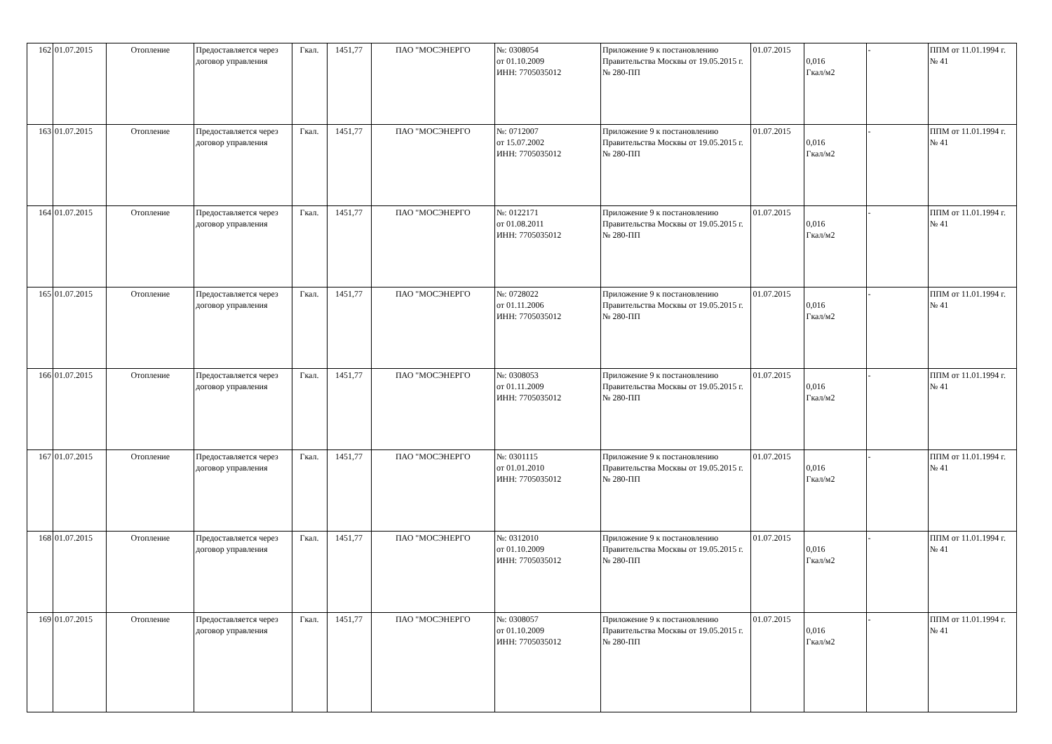| 162 | 01.07.2015 | Отопление | Предоставляется через договор управления | Гкал. | 1451,77 | ПАО "МОСЭНЕРГО | №: 0308054 от 01.10.2009 ИНН: 7705035012 | Приложение 9 к постановлению Правительства Москвы от 19.05.2015 г. № 280-ПП | 01.07.2015 | 0,016 Гкал/м2 | - | ППМ от 11.01.1994 г. № 41 |
| 163 | 01.07.2015 | Отопление | Предоставляется через договор управления | Гкал. | 1451,77 | ПАО "МОСЭНЕРГО | №: 0712007 от 15.07.2002 ИНН: 7705035012 | Приложение 9 к постановлению Правительства Москвы от 19.05.2015 г. № 280-ПП | 01.07.2015 | 0,016 Гкал/м2 | - | ППМ от 11.01.1994 г. № 41 |
| 164 | 01.07.2015 | Отопление | Предоставляется через договор управления | Гкал. | 1451,77 | ПАО "МОСЭНЕРГО | №: 0122171 от 01.08.2011 ИНН: 7705035012 | Приложение 9 к постановлению Правительства Москвы от 19.05.2015 г. № 280-ПП | 01.07.2015 | 0,016 Гкал/м2 | - | ППМ от 11.01.1994 г. № 41 |
| 165 | 01.07.2015 | Отопление | Предоставляется через договор управления | Гкал. | 1451,77 | ПАО "МОСЭНЕРГО | №: 0728022 от 01.11.2006 ИНН: 7705035012 | Приложение 9 к постановлению Правительства Москвы от 19.05.2015 г. № 280-ПП | 01.07.2015 | 0,016 Гкал/м2 | - | ППМ от 11.01.1994 г. № 41 |
| 166 | 01.07.2015 | Отопление | Предоставляется через договор управления | Гкал. | 1451,77 | ПАО "МОСЭНЕРГО | №: 0308053 от 01.11.2009 ИНН: 7705035012 | Приложение 9 к постановлению Правительства Москвы от 19.05.2015 г. № 280-ПП | 01.07.2015 | 0,016 Гкал/м2 | - | ППМ от 11.01.1994 г. № 41 |
| 167 | 01.07.2015 | Отопление | Предоставляется через договор управления | Гкал. | 1451,77 | ПАО "МОСЭНЕРГО | №: 0301115 от 01.01.2010 ИНН: 7705035012 | Приложение 9 к постановлению Правительства Москвы от 19.05.2015 г. № 280-ПП | 01.07.2015 | 0,016 Гкал/м2 | - | ППМ от 11.01.1994 г. № 41 |
| 168 | 01.07.2015 | Отопление | Предоставляется через договор управления | Гкал. | 1451,77 | ПАО "МОСЭНЕРГО | №: 0312010 от 01.10.2009 ИНН: 7705035012 | Приложение 9 к постановлению Правительства Москвы от 19.05.2015 г. № 280-ПП | 01.07.2015 | 0,016 Гкал/м2 | - | ППМ от 11.01.1994 г. № 41 |
| 169 | 01.07.2015 | Отопление | Предоставляется через договор управления | Гкал. | 1451,77 | ПАО "МОСЭНЕРГО | №: 0308057 от 01.10.2009 ИНН: 7705035012 | Приложение 9 к постановлению Правительства Москвы от 19.05.2015 г. № 280-ПП | 01.07.2015 | 0,016 Гкал/м2 | - | ППМ от 11.01.1994 г. № 41 |